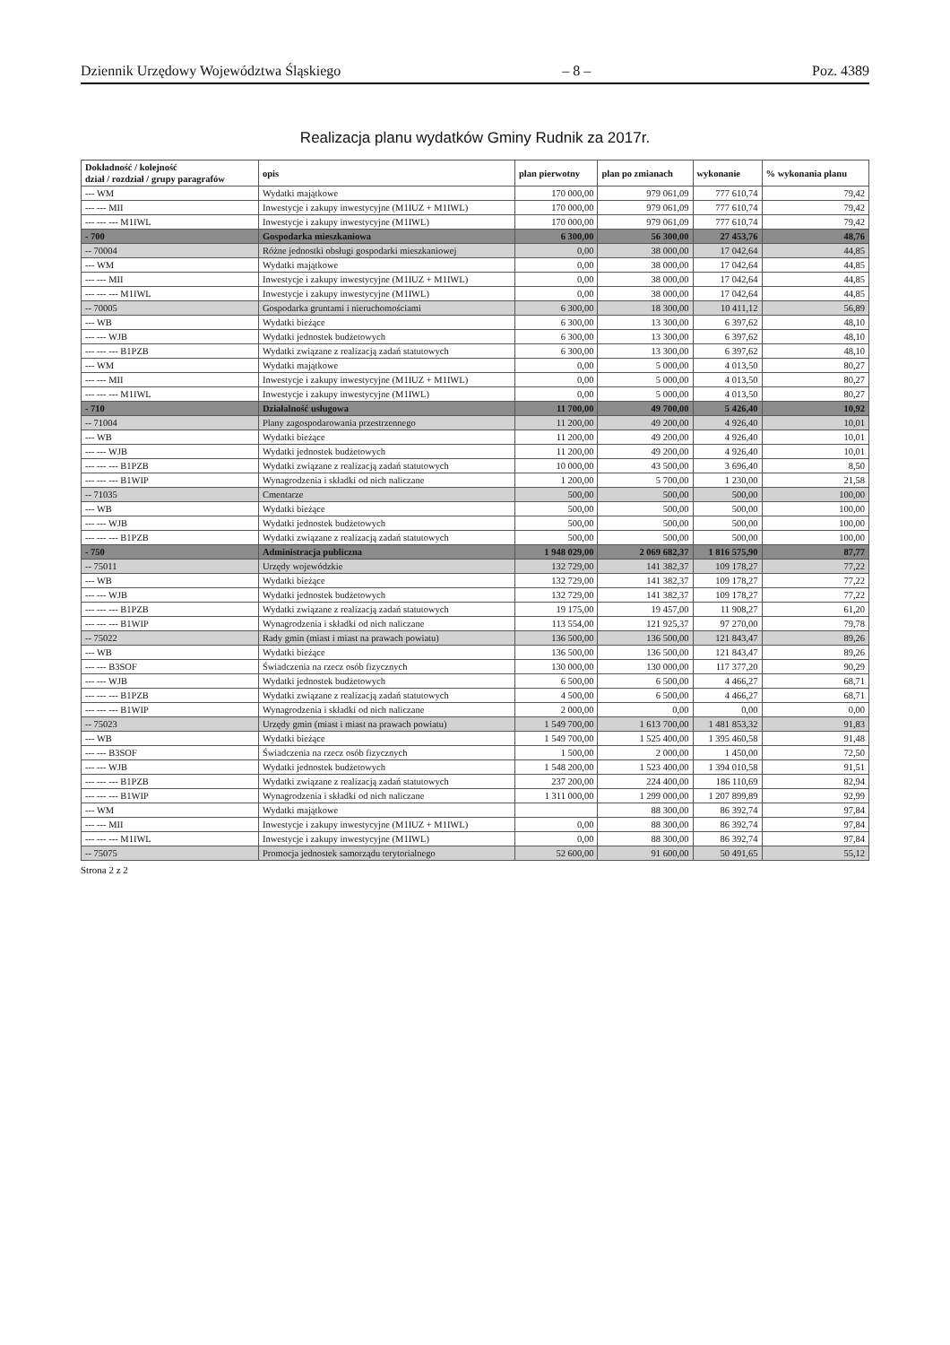Dziennik Urzędowy Województwa Śląskiego – 8 – Poz. 4389
Realizacja planu wydatków Gminy Rudnik za 2017r.
| Dokładność / kolejność dział / rozdział / grupy paragrafów | opis | plan pierwotny | plan po zmianach | wykonanie | % wykonania planu |
| --- | --- | --- | --- | --- | --- |
| --- WM | Wydatki majątkowe | 170 000,00 | 979 061,09 | 777 610,74 | 79,42 |
| --- --- MII | Inwestycje i zakupy inwestycyjne (M1IUZ + M1IWL) | 170 000,00 | 979 061,09 | 777 610,74 | 79,42 |
| --- --- --- M1IWL | Inwestycje i zakupy inwestycyjne (M1IWL) | 170 000,00 | 979 061,09 | 777 610,74 | 79,42 |
| - 700 | Gospodarka mieszkaniowa | 6 300,00 | 56 300,00 | 27 453,76 | 48,76 |
| -- 70004 | Różne jednostki obsługi gospodarki mieszkaniowej | 0,00 | 38 000,00 | 17 042,64 | 44,85 |
| --- WM | Wydatki majątkowe | 0,00 | 38 000,00 | 17 042,64 | 44,85 |
| --- --- MII | Inwestycje i zakupy inwestycyjne (M1IUZ + M1IWL) | 0,00 | 38 000,00 | 17 042,64 | 44,85 |
| --- --- --- M1IWL | Inwestycje i zakupy inwestycyjne (M1IWL) | 0,00 | 38 000,00 | 17 042,64 | 44,85 |
| -- 70005 | Gospodarka gruntami i nieruchomościami | 6 300,00 | 18 300,00 | 10 411,12 | 56,89 |
| --- WB | Wydatki bieżące | 6 300,00 | 13 300,00 | 6 397,62 | 48,10 |
| --- --- WJB | Wydatki jednostek budżetowych | 6 300,00 | 13 300,00 | 6 397,62 | 48,10 |
| --- --- --- B1PZB | Wydatki związane z realizacją zadań statutowych | 6 300,00 | 13 300,00 | 6 397,62 | 48,10 |
| --- WM | Wydatki majątkowe | 0,00 | 5 000,00 | 4 013,50 | 80,27 |
| --- --- MII | Inwestycje i zakupy inwestycyjne (M1IUZ + M1IWL) | 0,00 | 5 000,00 | 4 013,50 | 80,27 |
| --- --- --- M1IWL | Inwestycje i zakupy inwestycyjne (M1IWL) | 0,00 | 5 000,00 | 4 013,50 | 80,27 |
| - 710 | Działalność usługowa | 11 700,00 | 49 700,00 | 5 426,40 | 10,92 |
| -- 71004 | Plany zagospodarowania przestrzennego | 11 200,00 | 49 200,00 | 4 926,40 | 10,01 |
| --- WB | Wydatki bieżące | 11 200,00 | 49 200,00 | 4 926,40 | 10,01 |
| --- --- WJB | Wydatki jednostek budżetowych | 11 200,00 | 49 200,00 | 4 926,40 | 10,01 |
| --- --- --- B1PZB | Wydatki związane z realizacją zadań statutowych | 10 000,00 | 43 500,00 | 3 696,40 | 8,50 |
| --- --- --- B1WIP | Wynagrodzenia i składki od nich naliczane | 1 200,00 | 5 700,00 | 1 230,00 | 21,58 |
| -- 71035 | Cmentarze | 500,00 | 500,00 | 500,00 | 100,00 |
| --- WB | Wydatki bieżące | 500,00 | 500,00 | 500,00 | 100,00 |
| --- --- WJB | Wydatki jednostek budżetowych | 500,00 | 500,00 | 500,00 | 100,00 |
| --- --- --- B1PZB | Wydatki związane z realizacją zadań statutowych | 500,00 | 500,00 | 500,00 | 100,00 |
| - 750 | Administracja publiczna | 1 948 029,00 | 2 069 682,37 | 1 816 575,90 | 87,77 |
| -- 75011 | Urzędy wojewódzkie | 132 729,00 | 141 382,37 | 109 178,27 | 77,22 |
| --- WB | Wydatki bieżące | 132 729,00 | 141 382,37 | 109 178,27 | 77,22 |
| --- --- WJB | Wydatki jednostek budżetowych | 132 729,00 | 141 382,37 | 109 178,27 | 77,22 |
| --- --- --- B1PZB | Wydatki związane z realizacją zadań statutowych | 19 175,00 | 19 457,00 | 11 908,27 | 61,20 |
| --- --- --- B1WIP | Wynagrodzenia i składki od nich naliczane | 113 554,00 | 121 925,37 | 97 270,00 | 79,78 |
| -- 75022 | Rady gmin (miast i miast na prawach powiatu) | 136 500,00 | 136 500,00 | 121 843,47 | 89,26 |
| --- WB | Wydatki bieżące | 136 500,00 | 136 500,00 | 121 843,47 | 89,26 |
| --- --- B3SOF | Świadczenia na rzecz osób fizycznych | 130 000,00 | 130 000,00 | 117 377,20 | 90,29 |
| --- --- WJB | Wydatki jednostek budżetowych | 6 500,00 | 6 500,00 | 4 466,27 | 68,71 |
| --- --- --- B1PZB | Wydatki związane z realizacją zadań statutowych | 4 500,00 | 6 500,00 | 4 466,27 | 68,71 |
| --- --- --- B1WIP | Wynagrodzenia i składki od nich naliczane | 2 000,00 | 0,00 | 0,00 | 0,00 |
| -- 75023 | Urzędy gmin (miast i miast na prawach powiatu) | 1 549 700,00 | 1 613 700,00 | 1 481 853,32 | 91,83 |
| --- WB | Wydatki bieżące | 1 549 700,00 | 1 525 400,00 | 1 395 460,58 | 91,48 |
| --- --- B3SOF | Świadczenia na rzecz osób fizycznych | 1 500,00 | 2 000,00 | 1 450,00 | 72,50 |
| --- --- WJB | Wydatki jednostek budżetowych | 1 548 200,00 | 1 523 400,00 | 1 394 010,58 | 91,51 |
| --- --- --- B1PZB | Wydatki związane z realizacją zadań statutowych | 237 200,00 | 224 400,00 | 186 110,69 | 82,94 |
| --- --- --- B1WIP | Wynagrodzenia i składki od nich naliczane | 1 311 000,00 | 1 299 000,00 | 1 207 899,89 | 92,99 |
| --- WM | Wydatki majątkowe | | 88 300,00 | 86 392,74 | 97,84 |
| --- --- MII | Inwestycje i zakupy inwestycyjne (M1IUZ + M1IWL) | 0,00 | 88 300,00 | 86 392,74 | 97,84 |
| --- --- --- M1IWL | Inwestycje i zakupy inwestycyjne (M1IWL) | 0,00 | 88 300,00 | 86 392,74 | 97,84 |
| -- 75075 | Promocja jednostek samorządu terytorialnego | 52 600,00 | 91 600,00 | 50 491,65 | 55,12 |
Strona 2 z 2